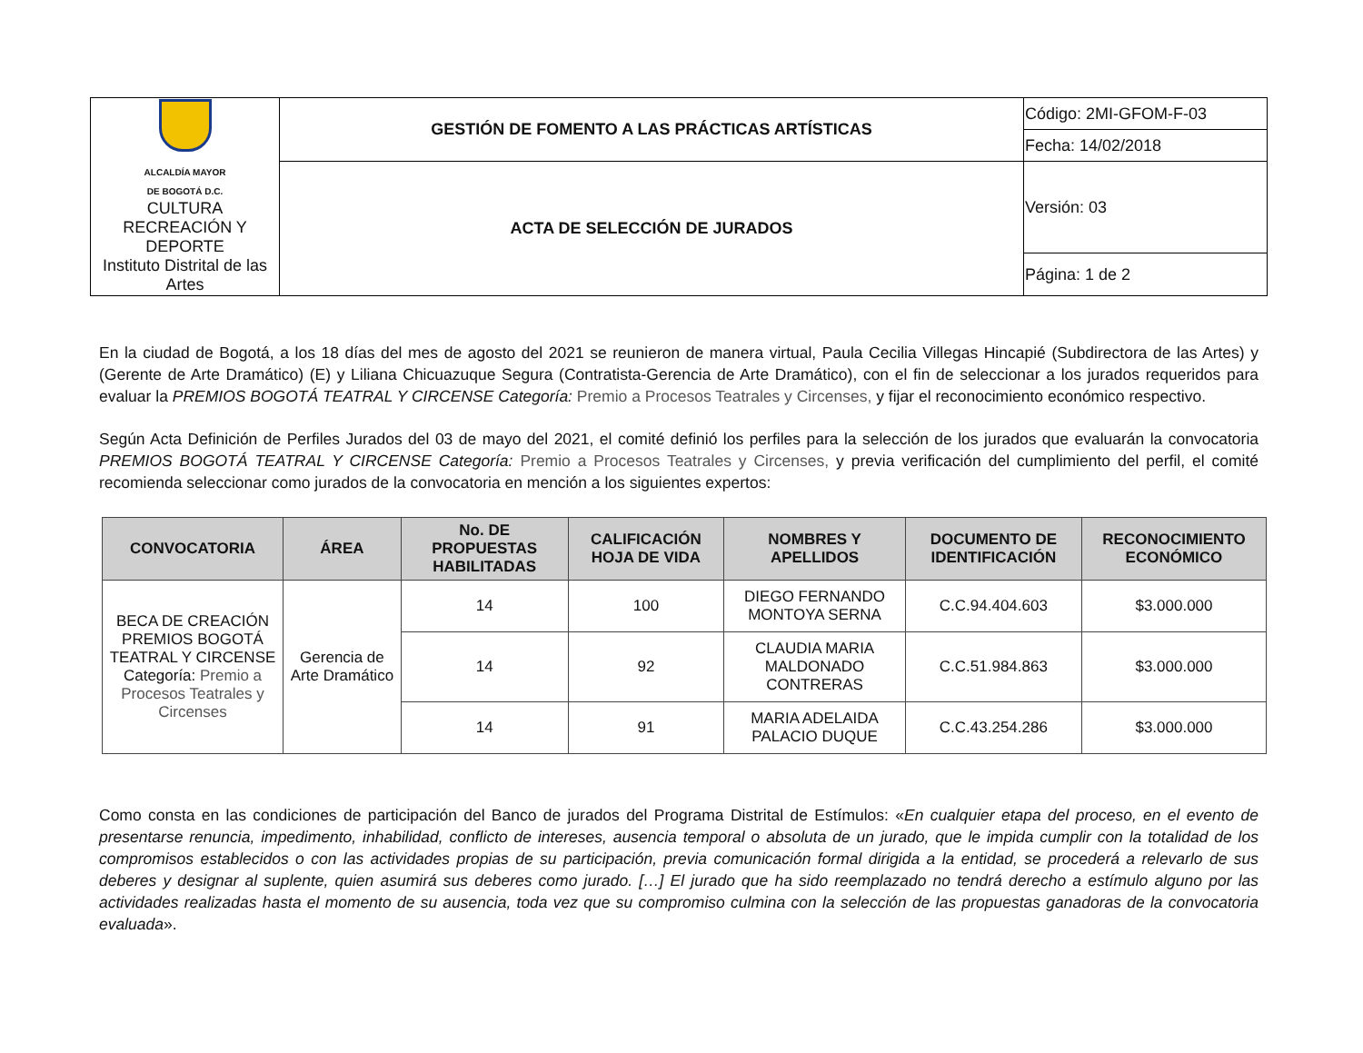| ALCALDÍA MAYOR DE BOGOTÁ D.C. CULTURA RECREACIÓN Y DEPORTE Instituto Distrital de las Artes | GESTIÓN DE FOMENTO A LAS PRÁCTICAS ARTÍSTICAS | Código: 2MI-GFOM-F-03 |
| | | Fecha: 14/02/2018 |
| | ACTA DE SELECCIÓN DE JURADOS | Versión: 03 |
| | | Página: 1 de 2 |
En la ciudad de Bogotá, a los 18 días del mes de agosto del 2021 se reunieron de manera virtual, Paula Cecilia Villegas Hincapié (Subdirectora de las Artes) y (Gerente de Arte Dramático) (E) y Liliana Chicuazuque Segura (Contratista-Gerencia de Arte Dramático), con el fin de seleccionar a los jurados requeridos para evaluar la PREMIOS BOGOTÁ TEATRAL Y CIRCENSE Categoría: Premio a Procesos Teatrales y Circenses, y fijar el reconocimiento económico respectivo.
Según Acta Definición de Perfiles Jurados del 03 de mayo del 2021, el comité definió los perfiles para la selección de los jurados que evaluarán la convocatoria PREMIOS BOGOTÁ TEATRAL Y CIRCENSE Categoría: Premio a Procesos Teatrales y Circenses, y previa verificación del cumplimiento del perfil, el comité recomienda seleccionar como jurados de la convocatoria en mención a los siguientes expertos:
| CONVOCATORIA | ÁREA | No. DE PROPUESTAS HABILITADAS | CALIFICACIÓN HOJA DE VIDA | NOMBRES Y APELLIDOS | DOCUMENTO DE IDENTIFICACIÓN | RECONOCIMIENTO ECONÓMICO |
| --- | --- | --- | --- | --- | --- | --- |
| BECA DE CREACIÓN PREMIOS BOGOTÁ TEATRAL Y CIRCENSE Categoría: Premio a Procesos Teatrales y Circenses | Gerencia de Arte Dramático | 14 | 100 | DIEGO FERNANDO MONTOYA SERNA | C.C.94.404.603 | $3.000.000 |
| | | 14 | 92 | CLAUDIA MARIA MALDONADO CONTRERAS | C.C.51.984.863 | $3.000.000 |
| | | 14 | 91 | MARIA ADELAIDA PALACIO DUQUE | C.C.43.254.286 | $3.000.000 |
Como consta en las condiciones de participación del Banco de jurados del Programa Distrital de Estímulos: «En cualquier etapa del proceso, en el evento de presentarse renuncia, impedimento, inhabilidad, conflicto de intereses, ausencia temporal o absoluta de un jurado, que le impida cumplir con la totalidad de los compromisos establecidos o con las actividades propias de su participación, previa comunicación formal dirigida a la entidad, se procederá a relevarlo de sus deberes y designar al suplente, quien asumirá sus deberes como jurado. […] El jurado que ha sido reemplazado no tendrá derecho a estímulo alguno por las actividades realizadas hasta el momento de su ausencia, toda vez que su compromiso culmina con la selección de las propuestas ganadoras de la convocatoria evaluada».